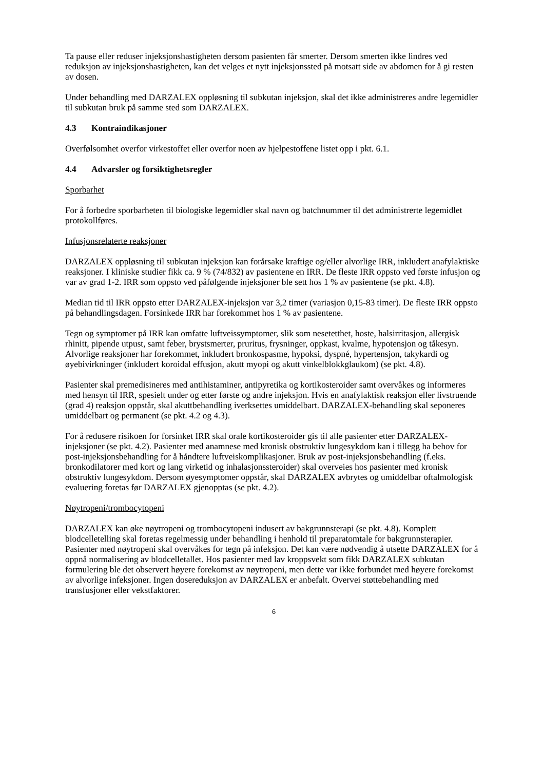Ta pause eller reduser injeksjonshastigheten dersom pasienten får smerter. Dersom smerten ikke lindres ved reduksjon av injeksjonshastigheten, kan det velges et nytt injeksjonssted på motsatt side av abdomen for å gi resten av dosen.
Under behandling med DARZALEX oppløsning til subkutan injeksjon, skal det ikke administreres andre legemidler til subkutan bruk på samme sted som DARZALEX.
4.3 Kontraindikasjoner
Overfølsomhet overfor virkestoffet eller overfor noen av hjelpestoffene listet opp i pkt. 6.1.
4.4 Advarsler og forsiktighetsregler
Sporbarhet
For å forbedre sporbarheten til biologiske legemidler skal navn og batchnummer til det administrerte legemidlet protokollføres.
Infusjonsrelaterte reaksjoner
DARZALEX oppløsning til subkutan injeksjon kan forårsake kraftige og/eller alvorlige IRR, inkludert anafylaktiske reaksjoner. I kliniske studier fikk ca. 9 % (74/832) av pasientene en IRR. De fleste IRR oppsto ved første infusjon og var av grad 1-2. IRR som oppsto ved påfølgende injeksjoner ble sett hos 1 % av pasientene (se pkt. 4.8).
Median tid til IRR oppsto etter DARZALEX-injeksjon var 3,2 timer (variasjon 0,15-83 timer). De fleste IRR oppsto på behandlingsdagen. Forsinkede IRR har forekommet hos 1 % av pasientene.
Tegn og symptomer på IRR kan omfatte luftveissymptomer, slik som nesetetthet, hoste, halsirritasjon, allergisk rhinitt, pipende utpust, samt feber, brystsmerter, pruritus, frysninger, oppkast, kvalme, hypotensjon og tåkesyn. Alvorlige reaksjoner har forekommet, inkludert bronkospasme, hypoksi, dyspné, hypertensjon, takykardi og øyebivirkninger (inkludert koroidal effusjon, akutt myopi og akutt vinkelblokkglaukom) (se pkt. 4.8).
Pasienter skal premedisineres med antihistaminer, antipyretika og kortikosteroider samt overvåkes og informeres med hensyn til IRR, spesielt under og etter første og andre injeksjon. Hvis en anafylaktisk reaksjon eller livstruende (grad 4) reaksjon oppstår, skal akuttbehandling iverksettes umiddelbart. DARZALEX-behandling skal seponeres umiddelbart og permanent (se pkt. 4.2 og 4.3).
For å redusere risikoen for forsinket IRR skal orale kortikosteroider gis til alle pasienter etter DARZALEX-injeksjoner (se pkt. 4.2). Pasienter med anamnese med kronisk obstruktiv lungesykdom kan i tillegg ha behov for post-injeksjonsbehandling for å håndtere luftveiskomplikasjoner. Bruk av post-injeksjonsbehandling (f.eks. bronkodilatorer med kort og lang virketid og inhalasjonssteroider) skal overveies hos pasienter med kronisk obstruktiv lungesykdom. Dersom øyesymptomer oppstår, skal DARZALEX avbrytes og umiddelbar oftalmologisk evaluering foretas før DARZALEX gjenopptas (se pkt. 4.2).
Nøytropeni/trombocytopeni
DARZALEX kan øke nøytropeni og trombocytopeni indusert av bakgrunnsterapi (se pkt. 4.8). Komplett blodcelletelling skal foretas regelmessig under behandling i henhold til preparatomtale for bakgrunnsterapier. Pasienter med nøytropeni skal overvåkes for tegn på infeksjon. Det kan være nødvendig å utsette DARZALEX for å oppnå normalisering av blodcelletallet. Hos pasienter med lav kroppsvekt som fikk DARZALEX subkutan formulering ble det observert høyere forekomst av nøytropeni, men dette var ikke forbundet med høyere forekomst av alvorlige infeksjoner. Ingen dosereduksjon av DARZALEX er anbefalt. Overvei støttebehandling med transfusjoner eller vekstfaktorer.
6